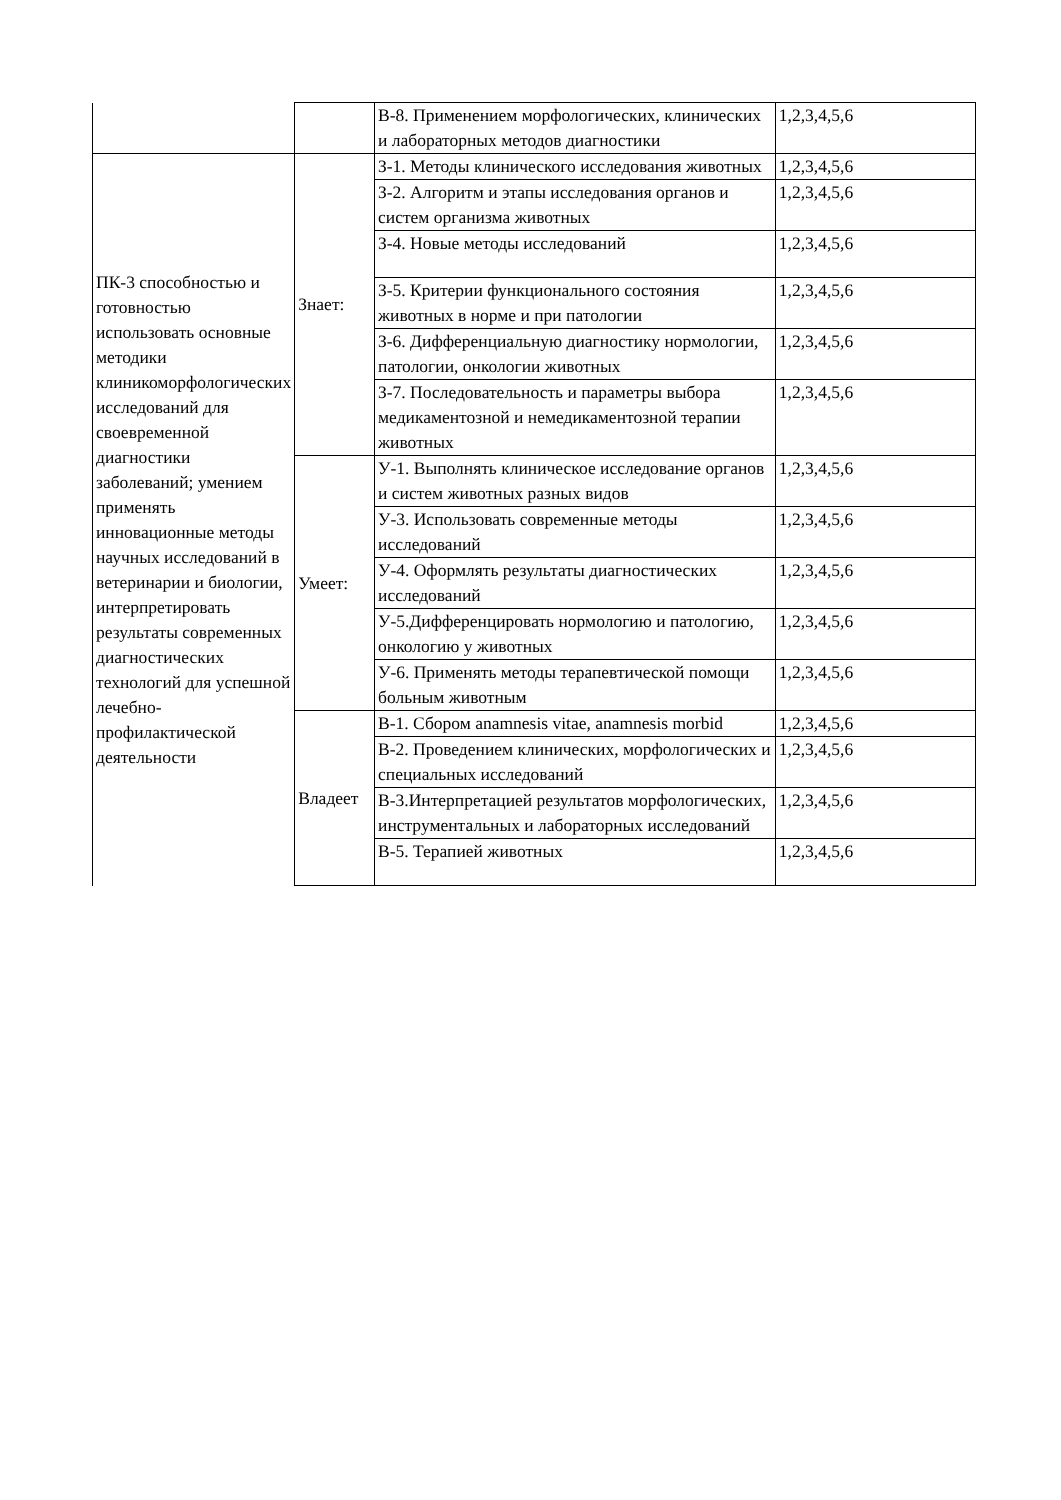| | | В-8. Применением морфологических, клинических и лабораторных методов диагностики | 1,2,3,4,5,6 |
| ПК-3 способностью и готовностью использовать основные методики клиникоморфологических исследований для своевременной диагностики заболеваний; умением применять инновационные методы научных исследований в ветеринарии и биологии, интерпретировать результаты современных диагностических технологий для успешной лечебно-профилактической деятельности | Знает: | З-1. Методы клинического исследования животных | 1,2,3,4,5,6 |
| | | З-2. Алгоритм и этапы исследования органов и систем организма животных | 1,2,3,4,5,6 |
| | | З-4. Новые методы исследований | 1,2,3,4,5,6 |
| | | З-5. Критерии функционального состояния животных в норме и при патологии | 1,2,3,4,5,6 |
| | | З-6. Дифференциальную диагностику нормологии, патологии, онкологии животных | 1,2,3,4,5,6 |
| | | З-7. Последовательность и параметры выбора медикаментозной и немедикаментозной терапии животных | 1,2,3,4,5,6 |
| | Умеет: | У-1. Выполнять клиническое исследование органов и систем животных разных видов | 1,2,3,4,5,6 |
| | | У-3. Использовать современные методы исследований | 1,2,3,4,5,6 |
| | | У-4. Оформлять результаты диагностических исследований | 1,2,3,4,5,6 |
| | | У-5.Дифференцировать нормологию и патологию, онкологию у животных | 1,2,3,4,5,6 |
| | | У-6. Применять методы терапевтической помощи больным животным | 1,2,3,4,5,6 |
| | Владеет | В-1. Сбором anamnesis vitae, anamnesis morbid | 1,2,3,4,5,6 |
| | | В-2. Проведением клинических, морфологических и специальных исследований | 1,2,3,4,5,6 |
| | | В-3.Интерпретацией результатов морфологических, инструментальных и лабораторных исследований | 1,2,3,4,5,6 |
| | | В-5. Терапией животных | 1,2,3,4,5,6 |